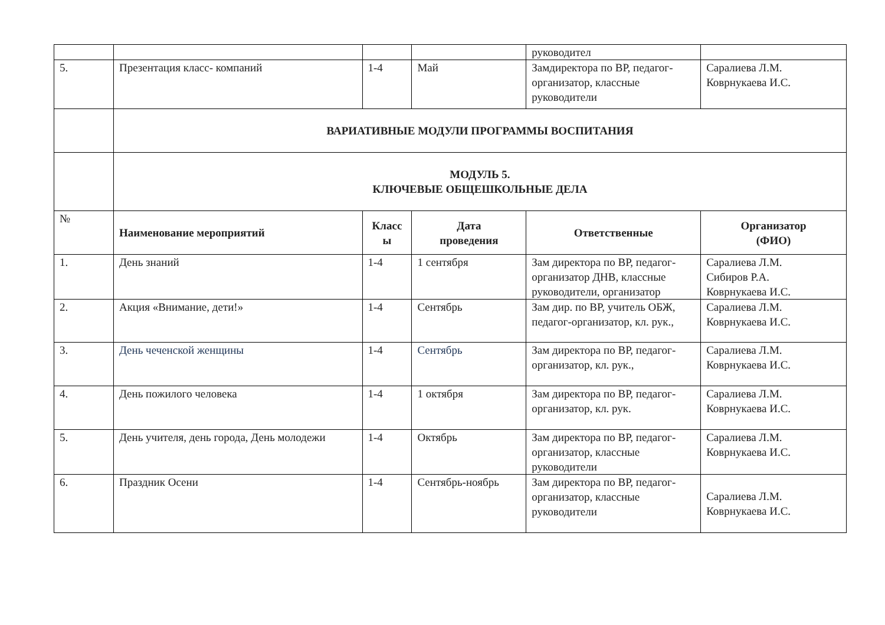| | | | | руководител | |
| 5. | Презентация класс- компаний | 1-4 | Май | Замдиректора по ВР, педагог-организатор, классные руководители | Саралиева Л.М. Коврнукаева И.С. |
| | ВАРИАТИВНЫЕ МОДУЛИ ПРОГРАММЫ ВОСПИТАНИЯ | | | | |
| | МОДУЛЬ 5. КЛЮЧЕВЫЕ ОБЩЕШКОЛЬНЫЕ ДЕЛА | | | | |
| № | Наименование мероприятий | Класс ы | Дата проведения | Ответственные | Организатор (ФИО) |
| 1. | День знаний | 1-4 | 1 сентября | Зам директора по ВР, педагог-организатор ДНВ, классные руководители, организатор | Саралиева Л.М. Сибиров Р.А. Коврнукаева И.С. |
| 2. | Акция «Внимание, дети!» | 1-4 | Сентябрь | Зам дир. по ВР, учитель ОБЖ, педагог-организатор, кл. рук., | Саралиева Л.М. Коврнукаева И.С. |
| 3. | День чеченской женщины | 1-4 | Сентябрь | Зам директора по ВР, педагог-организатор, кл. рук., | Саралиева Л.М. Коврнукаева И.С. |
| 4. | День пожилого человека | 1-4 | 1 октября | Зам директора по ВР, педагог-организатор, кл. рук. | Саралиева Л.М. Коврнукаева И.С. |
| 5. | День учителя, день города, День молодежи | 1-4 | Октябрь | Зам директора по ВР, педагог-организатор, классные руководители | Саралиева Л.М. Коврнукаева И.С. |
| 6. | Праздник Осени | 1-4 | Сентябрь-ноябрь | Зам директора по ВР, педагог-организатор, классные руководители | Саралиева Л.М. Коврнукаева И.С. |